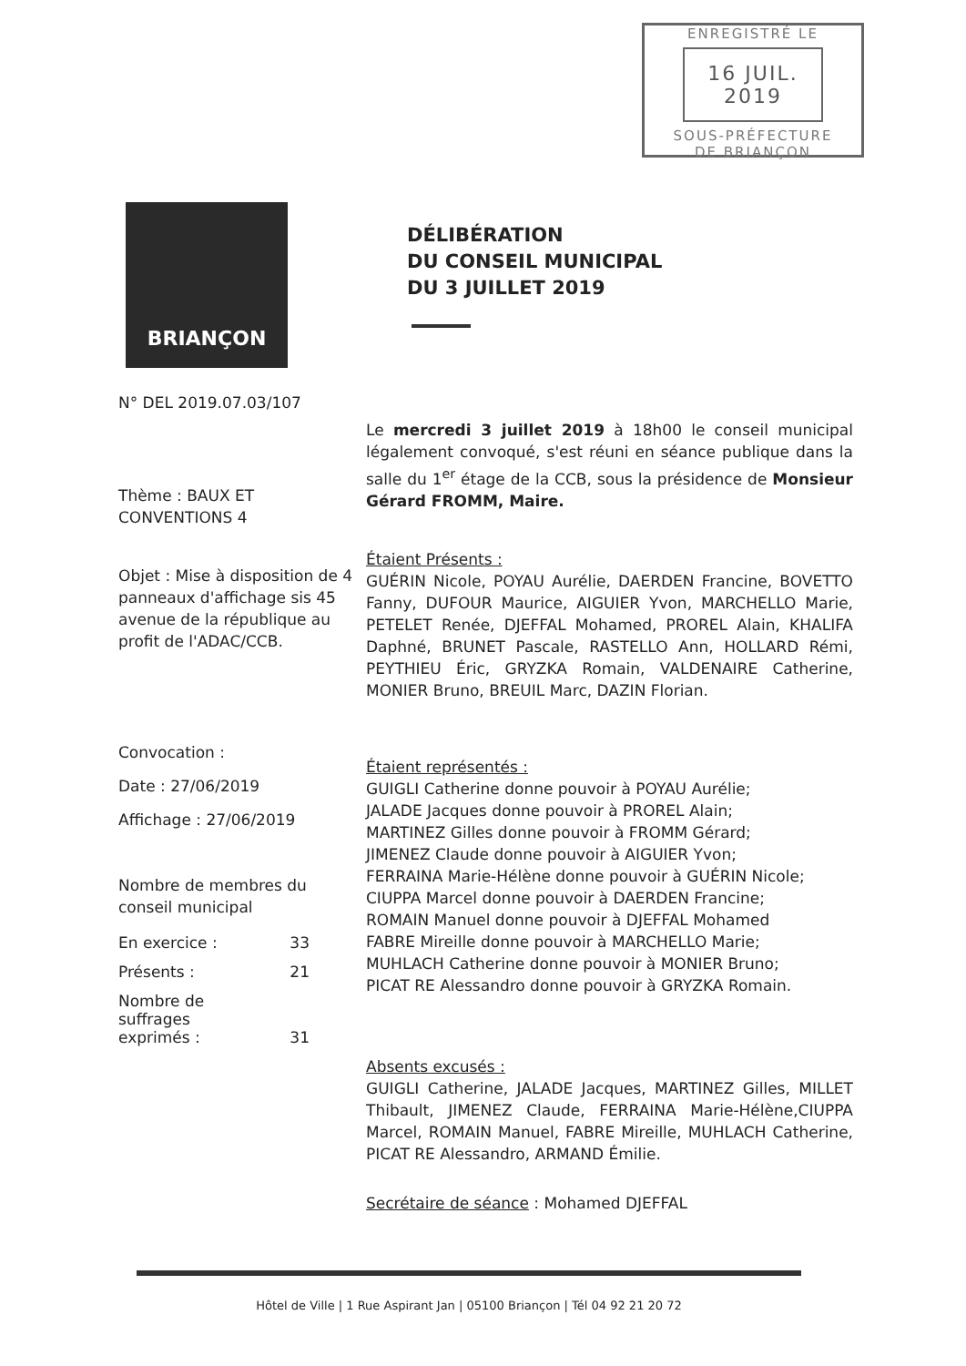ENREGISTRÉ LE
16 JUIL. 2019
SOUS-PRÉFECTURE
DE BRIANÇON
BRIANÇON
N° DEL 2019.07.03/107
Thème : BAUX ET
CONVENTIONS 4
Objet : Mise à disposition de 4 panneaux d'affichage sis 45 avenue de la république au profit de l'ADAC/CCB.
Convocation :
Date : 27/06/2019
Affichage : 27/06/2019
Nombre de membres du conseil municipal
En exercice : 33
Présents : 21
Nombre de
suffrages
exprimés : 31
DÉLIBÉRATION
DU CONSEIL MUNICIPAL
DU 3 JUILLET 2019
Le mercredi 3 juillet 2019 à 18h00 le conseil municipal légalement convoqué, s'est réuni en séance publique dans la salle du 1<sup>er</sup> étage de la CCB, sous la présidence de Monsieur Gérard FROMM, Maire.
Étaient Présents :
GUÉRIN Nicole, POYAU Aurélie, DAERDEN Francine, BOVETTO Fanny, DUFOUR Maurice, AIGUIER Yvon, MARCHELLO Marie, PETELET Renée, DJEFFAL Mohamed, PROREL Alain, KHALIFA Daphné, BRUNET Pascale, RASTELLO Ann, HOLLARD Rémi, PEYTHIEU Éric, GRYZKA Romain, VALDENAIRE Catherine, MONIER Bruno, BREUIL Marc, DAZIN Florian.
Étaient représentés :
GUIGLI Catherine donne pouvoir à POYAU Aurélie;
JALADE Jacques donne pouvoir à PROREL Alain;
MARTINEZ Gilles donne pouvoir à FROMM Gérard;
JIMENEZ Claude donne pouvoir à AIGUIER Yvon;
FERRAINA Marie-Hélène donne pouvoir à GUÉRIN Nicole;
CIUPPA Marcel donne pouvoir à DAERDEN Francine;
ROMAIN Manuel donne pouvoir à DJEFFAL Mohamed
FABRE Mireille donne pouvoir à MARCHELLO Marie;
MUHLACH Catherine donne pouvoir à MONIER Bruno;
PICAT RE Alessandro donne pouvoir à GRYZKA Romain.
Absents excusés :
GUIGLI Catherine, JALADE Jacques, MARTINEZ Gilles, MILLET Thibault, JIMENEZ Claude, FERRAINA Marie-Hélène,CIUPPA Marcel, ROMAIN Manuel, FABRE Mireille, MUHLACH Catherine, PICAT RE Alessandro, ARMAND Émilie.
Secrétaire de séance : Mohamed DJEFFAL
Hôtel de Ville | 1 Rue Aspirant Jan | 05100 Briançon | Tél 04 92 21 20 72